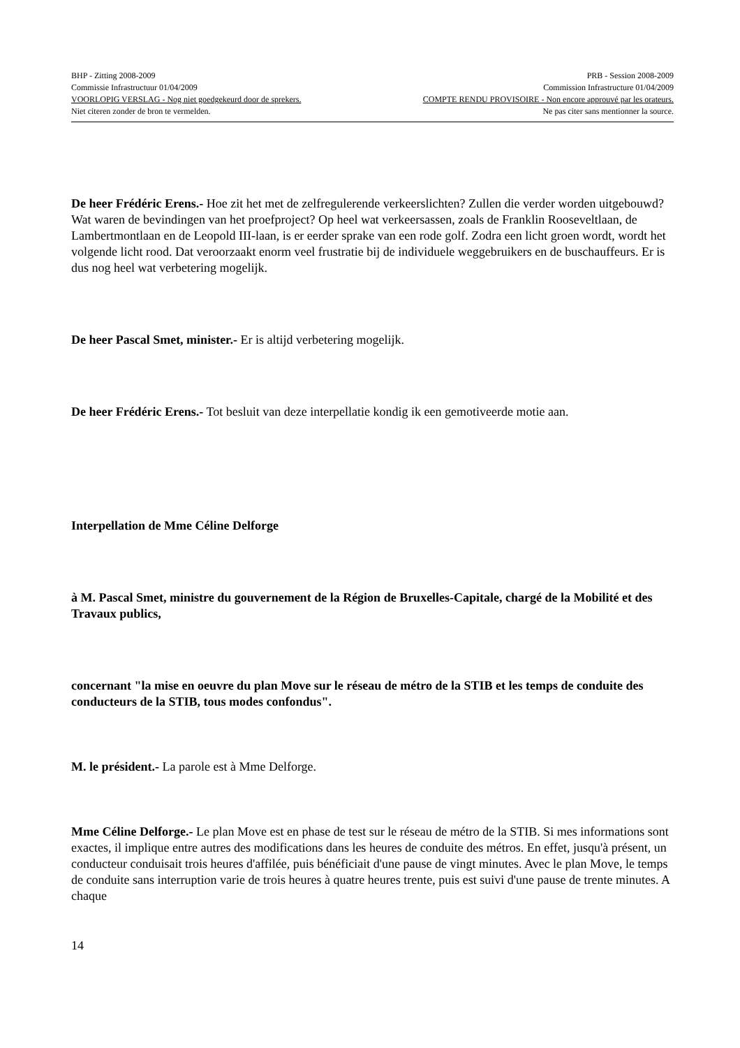BHP - Zitting 2008-2009 PRB - Session 2008-2009
Commissie Infrastructuur 01/04/2009 Commission Infrastructure 01/04/2009
VOORLOPIG VERSLAG - Nog niet goedgekeurd door de sprekers. COMPTE RENDU PROVISOIRE - Non encore approuvé par les orateurs.
Niet citeren zonder de bron te vermelden. Ne pas citer sans mentionner la source.
De heer Frédéric Erens.- Hoe zit het met de zelfregulerende verkeerslichten? Zullen die verder worden uitgebouwd? Wat waren de bevindingen van het proefproject? Op heel wat verkeersassen, zoals de Franklin Rooseveltlaan, de Lambertmontlaan en de Leopold III-laan, is er eerder sprake van een rode golf. Zodra een licht groen wordt, wordt het volgende licht rood. Dat veroorzaakt enorm veel frustratie bij de individuele weggebruikers en de buschauffeurs. Er is dus nog heel wat verbetering mogelijk.
De heer Pascal Smet, minister.- Er is altijd verbetering mogelijk.
De heer Frédéric Erens.- Tot besluit van deze interpellatie kondig ik een gemotiveerde motie aan.
Interpellation de Mme Céline Delforge
à M. Pascal Smet, ministre du gouvernement de la Région de Bruxelles-Capitale, chargé de la Mobilité et des Travaux publics,
concernant "la mise en oeuvre du plan Move sur le réseau de métro de la STIB et les temps de conduite des conducteurs de la STIB, tous modes confondus".
M. le président.- La parole est à Mme Delforge.
Mme Céline Delforge.- Le plan Move est en phase de test sur le réseau de métro de la STIB. Si mes informations sont exactes, il implique entre autres des modifications dans les heures de conduite des métros. En effet, jusqu'à présent, un conducteur conduisait trois heures d'affilée, puis bénéficiait d'une pause de vingt minutes. Avec le plan Move, le temps de conduite sans interruption varie de trois heures à quatre heures trente, puis est suivi d'une pause de trente minutes. A chaque
14